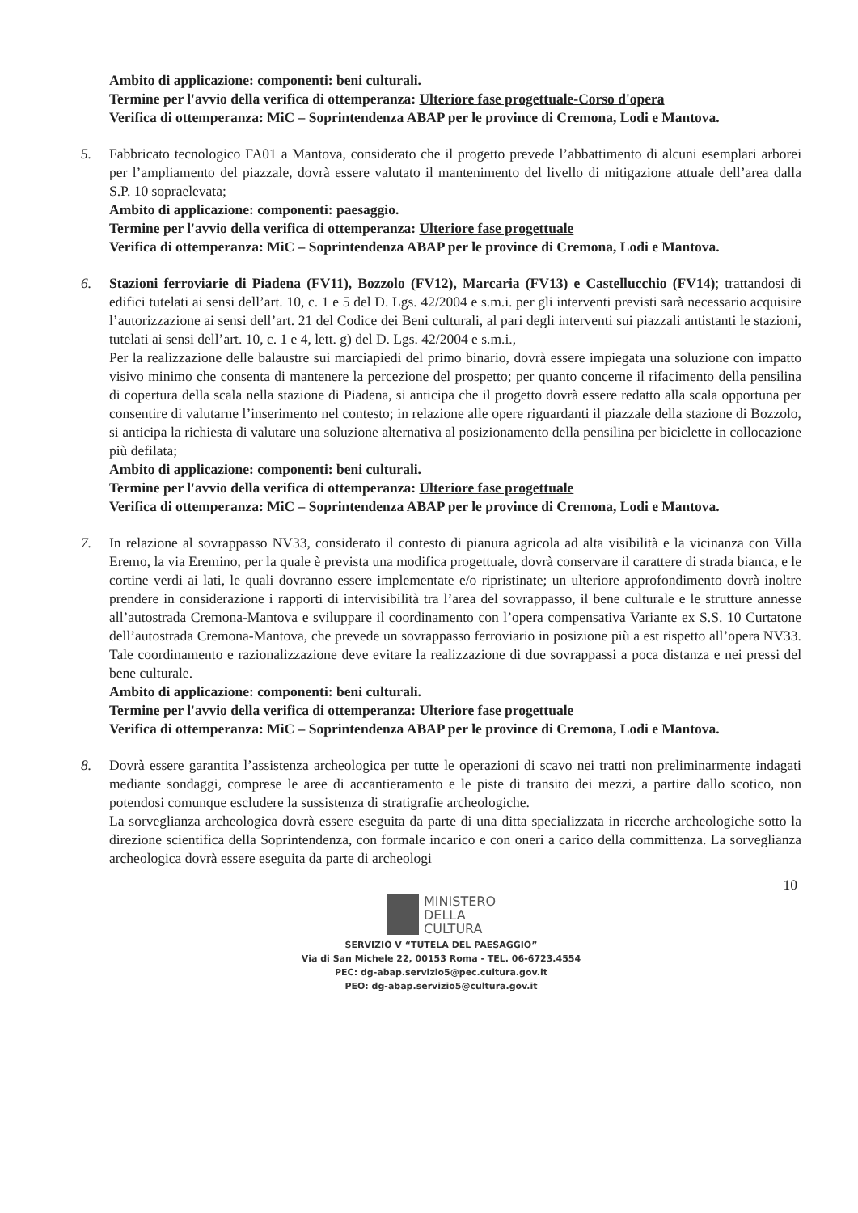Ambito di applicazione: componenti: beni culturali.
Termine per l'avvio della verifica di ottemperanza: Ulteriore fase progettuale-Corso d'opera
Verifica di ottemperanza: MiC – Soprintendenza ABAP per le province di Cremona, Lodi e Mantova.
5. Fabbricato tecnologico FA01 a Mantova, considerato che il progetto prevede l’abbattimento di alcuni esemplari arborei per l’ampliamento del piazzale, dovrà essere valutato il mantenimento del livello di mitigazione attuale dell’area dalla S.P. 10 sopraelevata;
Ambito di applicazione: componenti: paesaggio.
Termine per l'avvio della verifica di ottemperanza: Ulteriore fase progettuale
Verifica di ottemperanza: MiC – Soprintendenza ABAP per le province di Cremona, Lodi e Mantova.
6. Stazioni ferroviarie di Piadena (FV11), Bozzolo (FV12), Marcaria (FV13) e Castellucchio (FV14); trattandosi di edifici tutelati ai sensi dell’art. 10, c. 1 e 5 del D. Lgs. 42/2004 e s.m.i. per gli interventi previsti sarà necessario acquisire l’autorizzazione ai sensi dell’art. 21 del Codice dei Beni culturali, al pari degli interventi sui piazzali antistanti le stazioni, tutelati ai sensi dell’art. 10, c. 1 e 4, lett. g) del D. Lgs. 42/2004 e s.m.i.,
Per la realizzazione delle balaustre sui marciapiedi del primo binario, dovrà essere impiegata una soluzione con impatto visivo minimo che consenta di mantenere la percezione del prospetto; per quanto concerne il rifacimento della pensilina di copertura della scala nella stazione di Piadena, si anticipa che il progetto dovrà essere redatto alla scala opportuna per consentire di valutarne l’inserimento nel contesto; in relazione alle opere riguardanti il piazzale della stazione di Bozzolo, si anticipa la richiesta di valutare una soluzione alternativa al posizionamento della pensilina per biciclette in collocazione più defilata;
Ambito di applicazione: componenti: beni culturali.
Termine per l'avvio della verifica di ottemperanza: Ulteriore fase progettuale
Verifica di ottemperanza: MiC – Soprintendenza ABAP per le province di Cremona, Lodi e Mantova.
7. In relazione al sovrappasso NV33, considerato il contesto di pianura agricola ad alta visibilità e la vicinanza con Villa Eremo, la via Eremino, per la quale è prevista una modifica progettuale, dovrà conservare il carattere di strada bianca, e le cortine verdi ai lati, le quali dovranno essere implementate e/o ripristinate; un ulteriore approfondimento dovrà inoltre prendere in considerazione i rapporti di intervisibilità tra l’area del sovrappasso, il bene culturale e le strutture annesse all’autostrada Cremona-Mantova e sviluppare il coordinamento con l’opera compensativa Variante ex S.S. 10 Curtatone dell’autostrada Cremona-Mantova, che prevede un sovrappasso ferroviario in posizione più a est rispetto all’opera NV33. Tale coordinamento e razionalizzazione deve evitare la realizzazione di due sovrappassi a poca distanza e nei pressi del bene culturale.
Ambito di applicazione: componenti: beni culturali.
Termine per l'avvio della verifica di ottemperanza: Ulteriore fase progettuale
Verifica di ottemperanza: MiC – Soprintendenza ABAP per le province di Cremona, Lodi e Mantova.
8. Dovrà essere garantita l’assistenza archeologica per tutte le operazioni di scavo nei tratti non preliminarmente indagati mediante sondaggi, comprese le aree di accantieramento e le piste di transito dei mezzi, a partire dallo scotico, non potendosi comunque escludere la sussistenza di stratigrafie archeologiche.
La sorveglianza archeologica dovrà essere eseguita da parte di una ditta specializzata in ricerche archeologiche sotto la direzione scientifica della Soprintendenza, con formale incarico e con oneri a carico della committenza. La sorveglianza archeologica dovrà essere eseguita da parte di archeologi
10
MINISTERO
DELLA
CULTURA
SERVIZIO V “TUTELA DEL PAESAGGIO”
Via di San Michele 22, 00153 Roma - TEL. 06-6723.4554
PEC: dg-abap.servizio5@pec.cultura.gov.it
PEO: dg-abap.servizio5@cultura.gov.it